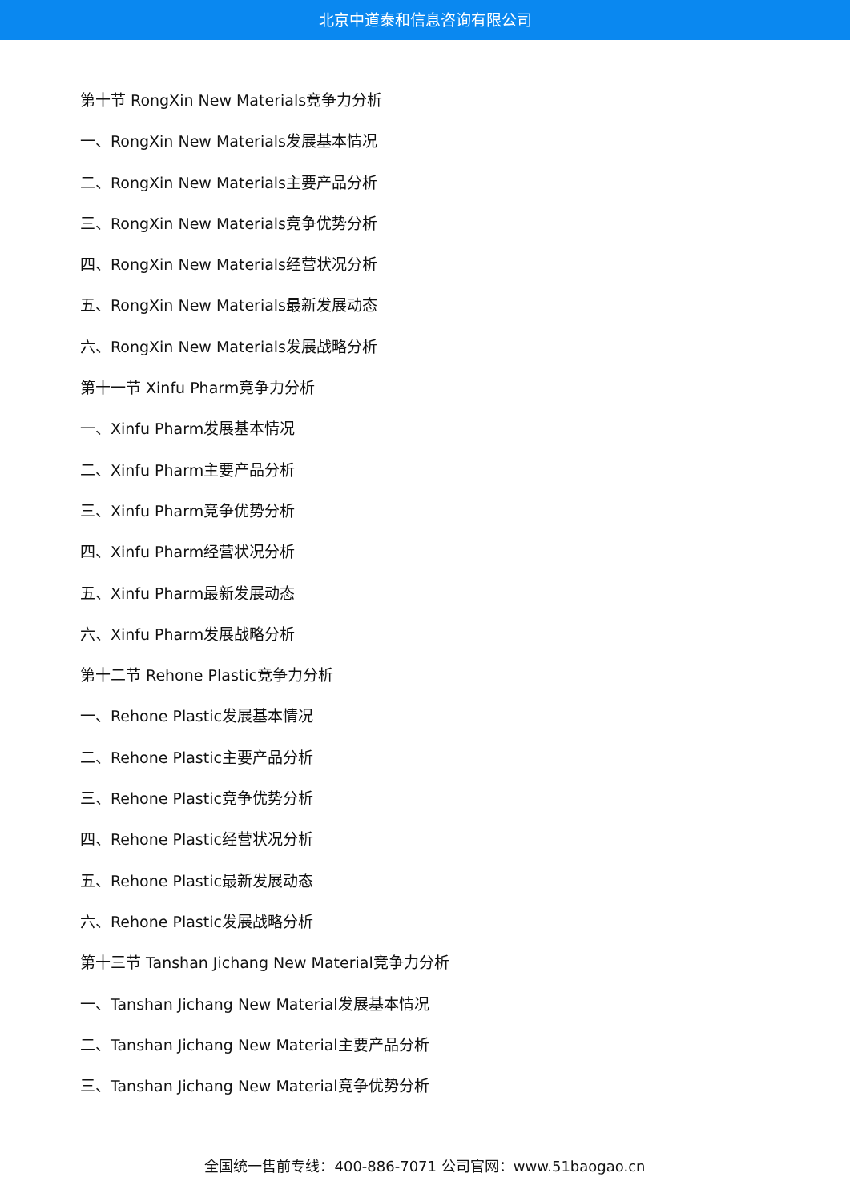北京中道泰和信息咨询有限公司
第十节 RongXin New Materials竞争力分析
一、RongXin New Materials发展基本情况
二、RongXin New Materials主要产品分析
三、RongXin New Materials竞争优势分析
四、RongXin New Materials经营状况分析
五、RongXin New Materials最新发展动态
六、RongXin New Materials发展战略分析
第十一节 Xinfu Pharm竞争力分析
一、Xinfu Pharm发展基本情况
二、Xinfu Pharm主要产品分析
三、Xinfu Pharm竞争优势分析
四、Xinfu Pharm经营状况分析
五、Xinfu Pharm最新发展动态
六、Xinfu Pharm发展战略分析
第十二节 Rehone Plastic竞争力分析
一、Rehone Plastic发展基本情况
二、Rehone Plastic主要产品分析
三、Rehone Plastic竞争优势分析
四、Rehone Plastic经营状况分析
五、Rehone Plastic最新发展动态
六、Rehone Plastic发展战略分析
第十三节 Tanshan Jichang New Material竞争力分析
一、Tanshan Jichang New Material发展基本情况
二、Tanshan Jichang New Material主要产品分析
三、Tanshan Jichang New Material竞争优势分析
全国统一售前专线：400-886-7071 公司官网：www.51baogao.cn